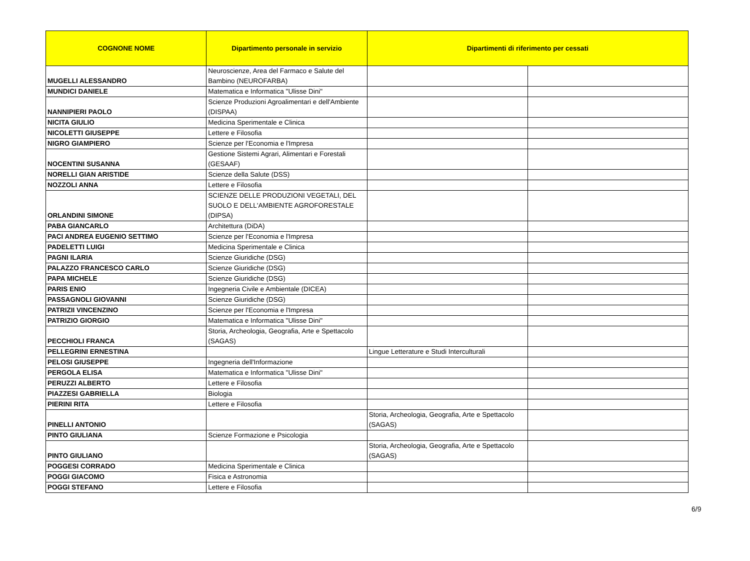| COGNONE NOME | Dipartimento personale in servizio | Dipartimenti di riferimento per cessati | |
| --- | --- | --- | --- |
| MUGELLI ALESSANDRO | Neuroscienze, Area del Farmaco e Salute del Bambino (NEUROFARBA) | | |
| MUNDICI DANIELE | Matematica e Informatica "Ulisse Dini" | | |
| NANNIPIERI PAOLO | Scienze Produzioni Agroalimentari e dell'Ambiente (DISPAA) | | |
| NICITA GIULIO | Medicina Sperimentale e Clinica | | |
| NICOLETTI GIUSEPPE | Lettere e Filosofia | | |
| NIGRO GIAMPIERO | Scienze per l'Economia e l'Impresa | | |
| NOCENTINI SUSANNA | Gestione Sistemi Agrari, Alimentari e Forestali (GESAAF) | | |
| NORELLI GIAN ARISTIDE | Scienze della Salute (DSS) | | |
| NOZZOLI ANNA | Lettere e Filosofia | | |
| ORLANDINI SIMONE | SCIENZE DELLE PRODUZIONI VEGETALI, DEL SUOLO E DELL'AMBIENTE AGROFORESTALE (DIPSA) | | |
| PABA GIANCARLO | Architettura (DiDA) | | |
| PACI ANDREA EUGENIO SETTIMO | Scienze per l'Economia e l'Impresa | | |
| PADELETTI LUIGI | Medicina Sperimentale e Clinica | | |
| PAGNI ILARIA | Scienze Giuridiche (DSG) | | |
| PALAZZO FRANCESCO CARLO | Scienze Giuridiche (DSG) | | |
| PAPA MICHELE | Scienze Giuridiche (DSG) | | |
| PARIS ENIO | Ingegneria Civile e Ambientale (DICEA) | | |
| PASSAGNOLI GIOVANNI | Scienze Giuridiche (DSG) | | |
| PATRIZII VINCENZINO | Scienze per l'Economia e l'Impresa | | |
| PATRIZIO GIORGIO | Matematica e Informatica "Ulisse Dini" | | |
| PECCHIOLI FRANCA | Storia, Archeologia, Geografia, Arte e Spettacolo (SAGAS) | | |
| PELLEGRINI ERNESTINA | | Lingue Letterature e Studi Interculturali | |
| PELOSI GIUSEPPE | Ingegneria dell'Informazione | | |
| PERGOLA ELISA | Matematica e Informatica "Ulisse Dini" | | |
| PERUZZI ALBERTO | Lettere e Filosofia | | |
| PIAZZESI GABRIELLA | Biologia | | |
| PIERINI RITA | Lettere e Filosofia | | |
| PINELLI ANTONIO | | Storia, Archeologia, Geografia, Arte e Spettacolo (SAGAS) | |
| PINTO GIULIANA | Scienze Formazione e Psicologia | | |
| PINTO GIULIANO | | Storia, Archeologia, Geografia, Arte e Spettacolo (SAGAS) | |
| POGGESI CORRADO | Medicina Sperimentale e Clinica | | |
| POGGI GIACOMO | Fisica e Astronomia | | |
| POGGI STEFANO | Lettere e Filosofia | | |
6/9